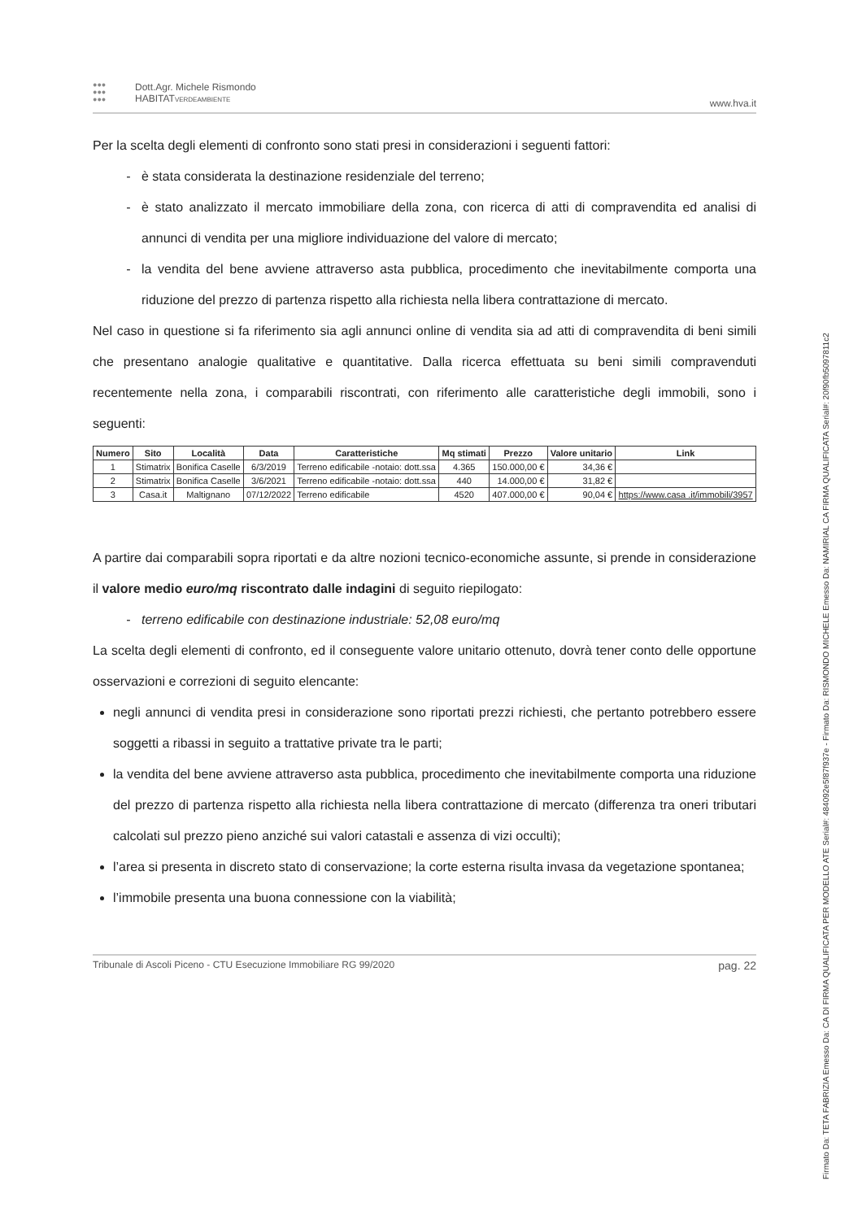●●●
●●●
●●●
Dott.Agr. Michele Rismondo
HABITATVERDEAMBIENTE
www.hva.it
Per la scelta degli elementi di confronto sono stati presi in considerazioni i seguenti fattori:
è stata considerata la destinazione residenziale del terreno;
è stato analizzato il mercato immobiliare della zona, con ricerca di atti di compravendita ed analisi di annunci di vendita per una migliore individuazione del valore di mercato;
la vendita del bene avviene attraverso asta pubblica, procedimento che inevitabilmente comporta una riduzione del prezzo di partenza rispetto alla richiesta nella libera contrattazione di mercato.
Nel caso in questione si fa riferimento sia agli annunci online di vendita sia ad atti di compravendita di beni simili che presentano analogie qualitative e quantitative. Dalla ricerca effettuata su beni simili compravenduti recentemente nella zona, i comparabili riscontrati, con riferimento alle caratteristiche degli immobili, sono i seguenti:
| Numero | Sito | Località | Data | Caratteristiche | Mq stimati | Prezzo | Valore unitario | Link |
| --- | --- | --- | --- | --- | --- | --- | --- | --- |
| 1 | Stimatrix | Bonifica Caselle | 6/3/2019 | Terreno edificabile -notaio: dott.ssa | 4.365 | 150.000,00 € | 34,36 € | |
| 2 | Stimatrix | Bonifica Caselle | 3/6/2021 | Terreno edificabile -notaio: dott.ssa | 440 | 14.000,00 € | 31,82 € | |
| 3 | Casa.it | Maltignano | 07/12/2022 | Terreno edificabile | 4520 | 407.000,00 € | 90,04 € | https://www.casa .it/immobili/3957 |
A partire dai comparabili sopra riportati e da altre nozioni tecnico-economiche assunte, si prende in considerazione il valore medio euro/mq riscontrato dalle indagini di seguito riepilogato:
terreno edificabile con destinazione industriale: 52,08 euro/mq
La scelta degli elementi di confronto, ed il conseguente valore unitario ottenuto, dovrà tener conto delle opportune osservazioni e correzioni di seguito elencante:
negli annunci di vendita presi in considerazione sono riportati prezzi richiesti, che pertanto potrebbero essere soggetti a ribassi in seguito a trattative private tra le parti;
la vendita del bene avviene attraverso asta pubblica, procedimento che inevitabilmente comporta una riduzione del prezzo di partenza rispetto alla richiesta nella libera contrattazione di mercato (differenza tra oneri tributari calcolati sul prezzo pieno anziché sui valori catastali e assenza di vizi occulti);
l’area si presenta in discreto stato di conservazione; la corte esterna risulta invasa da vegetazione spontanea;
l’immobile presenta una buona connessione con la viabilità;
Tribunale di Ascoli Piceno - CTU Esecuzione Immobiliare RG 99/2020 pag. 22
Firmato Da: TETA FABRIZIA Emesso Da: CA DI FIRMA QUALIFICATA PER MODELLO ATE Serial#: 484092e5f87f937e - Firmato Da: RISMONDO MICHELE Emesso Da: NAMIRIAL CA FIRMA QUALIFICATA Serial#: 20f90fb5097811c2